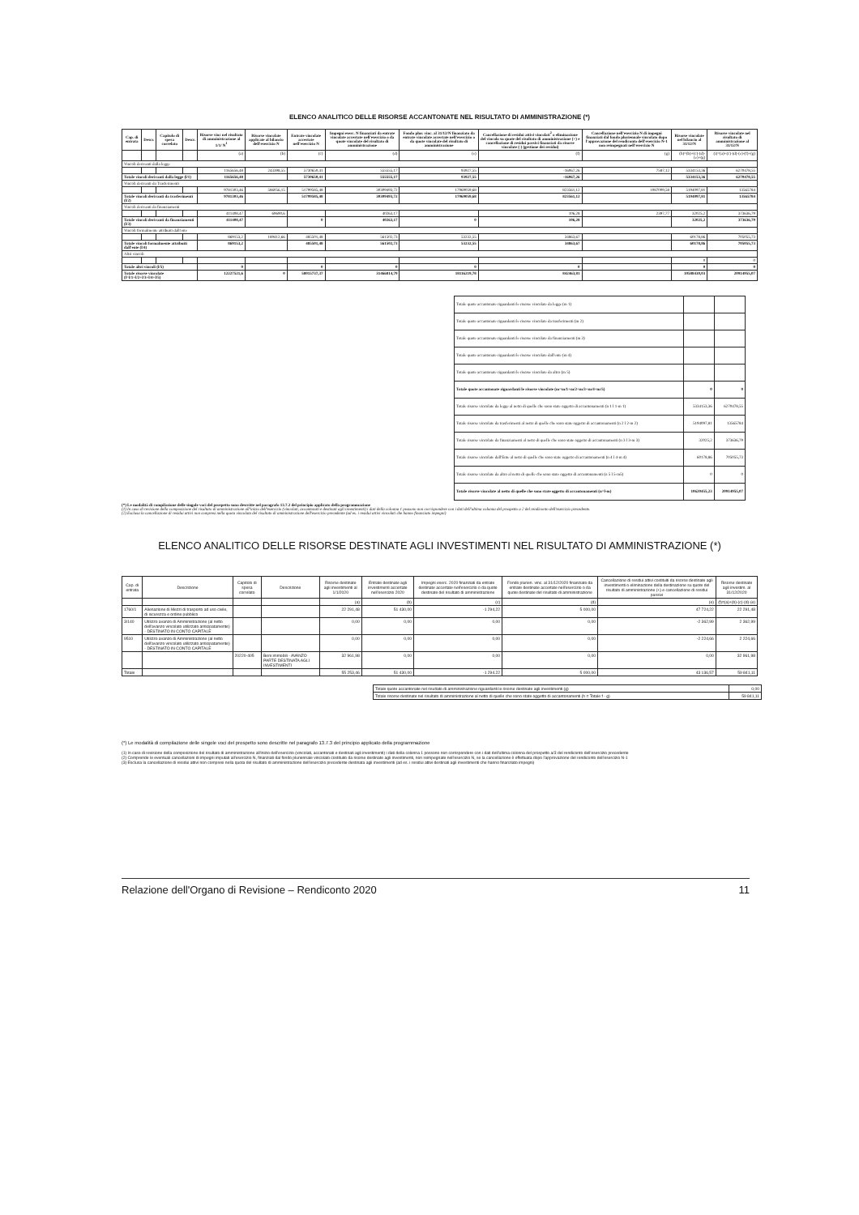ELENCO ANALITICO DELLE RISORSE ACCANTONATE NEL RISULTATO DI AMMINISTRAZIONE (*)
| Cap. di entrata | Descr. | Capitolo di spesa correlato | Descr. | Risorse vinc nel risultato di amministrazione al 1/1/ N<sup>1</sup> | Risorse vincolate applicate al bilancio dell'esercizio N | Entrate vincolate accertate nell'esercizio N | Impegni eserc. N finanziati da entrate vincolate accertate nell'esercizio o da quote vincolate del risultato di amministrazione | Fondo plur. vinc. al 31/12/N finanziato da entrate vincolate accertate nell'esercizio o da quote vincolate del risultato di amministrazione | Cancellazione di residui attivi vincolati<sup>2</sup> o eliminazione del vincolo su quote del risultato di amministrazione (+) e cancellazione di residui passivi finanziati da risorse vincolate (-) (gestione dei residui) | Cancellazione nell'esercizio N di impegni finanziati dal fondo pluriennale vincolato dopo l'approvazione del rendiconto dell'esercizio N-1 non reimpegnati nell'esercizio N | Risorse vincolate nel bilancio al 31/12/N | Risorse vincolate nel risultato di amministrazione al 31/12/N |
| --- | --- | --- | --- | --- | --- | --- | --- | --- | --- | --- | --- | --- |
| | | | | (a) | (b) | (c) | (d) | (e) | (f) | (g) | (h)=(b)+(c)-(d)-(e)+(g) | (i)=(a)+(c)-(d)-(e)-(f)+(g) |
| Vincoli derivanti dalla legge | | | | | | | | | | | | |
| | | | | 1165656,48 | 243398,55 | 5730650,41 | 555555,17 | 93927,55 | -16067,26 | 7587,12 | 5334153,36 | 6270478,55 |
| Totale vincoli derivanti dalla legge (l/1) | | | | 1165656,48 | | 5730650,41 | 555555,17 | 93927,55 | -16067,26 | | 5334153,36 | 6270478,55 |
| Vincoli derivanti da Trasferimenti | | | | | | | | | | | | |
| | | | | 9781303,46 | 586056,15 | 51799585,48 | 30309493,72 | 17969059,68 | 823561,12 | 1087009,58 | 5194097,81 | 13565784 |
| Totale vincoli derivanti da trasferimenti (l/2) | | | | 9781303,46 | | 51799585,48 | 30309493,72 | 17969059,68 | 823561,12 | | 5194097,81 | 13565784 |
| Vincoli derivanti da finanziamenti | | | | | | | | | | | | |
| | | | | 411408,47 | 69690,6 | | 40263,17 | | 106,28 | 2397,77 | 32025,2 | 373636,79 |
| Totale vincoli derivanti da finanziamenti (l/3) | | | | 411408,47 | | 0 | 40263,17 | 0 | 106,28 | | 32025,2 | 373636,79 |
| Vincoli formalmente attribuiti dall'ente | | | | | | | | | | | | |
| | | | | 869153,2 | 189412,66 | 485501,48 | 561502,73 | 53232,55 | 34863,67 | | 60178,86 | 705055,73 |
| Totale vincoli formalmente attribuiti dall'ente (l/4) | | | | 869153,2 | | 485501,48 | 561502,73 | 53232,55 | 34863,67 | | 60178,86 | 705055,73 |
| Altri vincoli | | | | | | | | | | | | |
| | | | | | | | | | | | 0 | 0 |
| Totale altri vincoli (l/5) | | | | 0 | | 0 | 0 | 0 | 0 | | 0 | 0 |
| Totale risorse vincolate (l=l/1+l/2+l/3+l/4+l/5) | | | | 12227521,6 | 0 | 58015737,37 | 31466814,79 | 18116219,78 | 842463,81 | | 10588430,03 | 20914955,07 |
| Totale quote accantonate riguardanti le risorse vincolate da legge (m 1) | | |
| Totale quote accantonate riguardanti le risorse vincolate da trasferimenti (m 2) | | |
| Totale quote accantonate riguardanti le risorse vincolate da finanziamenti (m 3) | | |
| Totale quote accantonate riguardanti le risorse vincolate dall'ente (m 4) | | |
| Totale quote accantonate riguardanti le risorse vincolate da altro (m 5) | | |
| Totale quote accantonate riguardanti le risorse vincolate (m=m/1+m/2+m/3+m/4+m/5) | 0 | 0 |
| Totale risorse vincolate da legge al netto di quelle che sono state oggetto di accantonamenti (n 1 l 1-m 1) | 5334153,36 | 6270478,55 |
| Totale risorse vincolate da trasferimenti al netto di quelle che sono state oggetto di accantonamenti (n 2 l 2-m 2) | 5194097,81 | 13565784 |
| Totale risorse vincolate da finanziamenti al netto di quelle che sono state oggetto di accantonamenti (n 3 l 3-m 3) | 32025,2 | 373636,79 |
| Totale risorse vincolate dall'Ente al netto di quelle che sono state oggetto di accantonamenti (n 4 l 4-m 4) | 60178,86 | 705055,73 |
| Totale risorse vincolate da altro al netto di quelle che sono state oggetto di accantonamenti (n 5 l 5-m5) | 0 | 0 |
| Totale risorse vincolate al netto di quelle che sono state oggetto di accantonamenti (n=l-m) | 10620455,23 | 20914955,07 |
(*) Le modalità di compilazione delle singole voci del prospetto sono descritte nel paragrafo 13.7.2 del principio applicato della programmazione
(1) In caso di revisione della composizione del risultato di amministrazione all'inizio dell'esercizio (vincolati, accantonati e destinati agli investimenti) i dati della colonna 1 possono non corrispondere con i dati dell'ultima colonna del prospetto a 2 del rendiconto dell'esercizio precedente.
(2) Esclusa la cancellazione di residui attivi non compresi nella quota vincolata del risultato di amministrazione dell'esercizio precedente (ad es. i residui attivi vincolati che hanno finanziato impegni)
ELENCO ANALITICO DELLE RISORSE DESTINATE AGLI INVESTIMENTI NEL RISULTATO DI AMMINISTRAZIONE (*)
| Cap. di entrata | Descrizione | Capitolo di spesa correlato | Descrizione | Risorse destinate agli investimenti al 1/1/2020 | Entrate destinate agli investimenti accertate nell'esercizio 2020 | Impegni eserc. 2020 finanziati da entrate destinate accertate nell'esercizio o da quote destinate del risultato di amministrazione | Fondo plurien. vinc. al 31/12/2020 finanziato da entrate destinate accertate nell'esercizio o da quote destinate del risultato di amministrazione | Cancellazione di residui attivi costituiti da risorse destinate agli investimenti o eliminazione della destinazione su quote del risultato di amministrazione (+) e cancellazione di residui passivi | Risorse destinate agli investim. al 31/12/2020 |
| --- | --- | --- | --- | --- | --- | --- | --- | --- | --- |
| | | | | (a) | (b) | (c) | (d) | (e) | (f)=(a)+(b)-(c)-(d)-(e) |
| 1760/1 | Alienazione di Mezzi di trasporto ad uso civile, di sicurezza e ordine pubblico | | | 22 291,48 | 51 430,00 | -1 294,22 | 5 000,00 | 47 724,22 | 22 291,48 |
| 3/140 | Utilizzo avanzo di Amministrazione (al netto dell'avanzo vincolato utilizzato anticipatamente) - DESTINATO IN CONTO CAPITALE | | | 0,00 | 0,00 | 0,00 | 0,00 | -2 362,99 | 2 362,99 |
| 9510 | Utilizzo avanzo di Amministrazione (al netto dell'avanzo vincolato utilizzato anticipatamente) - DESTINATO IN CONTO CAPITALE | | | 0,00 | 0,00 | 0,00 | 0,00 | -2 224,66 | 2 224,66 |
| | | 20220-405 | Beni immobili - AVANZO PARTE DESTINATA AGLI INVESTIMENTI | 32 961,98 | 0,00 | 0,00 | 0,00 | 0,00 | 32 961,98 |
| Totale | | | | 55 253,46 | 51 430,00 | -1 294,22 | 5 000,00 | 43 136,57 | 59 841,11 |
| Totale quote accantonate nel risultato di amministrazione riguardanti le risorse destinate agli investimenti (g) | 0,00 |
| Totale risorse destinate nel risultato di amministrazione al netto di quelle che sono state oggetto di accantonamenti (h = Totale f - g) | 59 841,11 |
(*) Le modalità di compilazione delle singole voci del prospetto sono descritte nel paragrafo 13.7.3 del principio applicato della programmazione
(1) In caso di revisione della composizione del risultato di amministrazione all'inizio dell'esercizio (vincolati, accantonati e destinati agli investimenti) i dati della colonna 1 possono non corrispondere con i dati dell'ultima colonna del prospetto a/3 del rendiconto dell'esercizio precedente
(2) Comprende le eventuali cancellazioni di impegni imputati all'esercizio N, finanziati dal fondo pluriennale vincolato costituito da risorse destinate agli investimenti, non reimpegnate nell'esercizio N, se la cancellazione è effettuata dopo l'approvazione del rendiconto dell'esercizio N-1
(3) Esclusa la cancellazione di residui attivi non compresi nella quota del risultato di amministrazione dell'esercizio precedente destinata agli investimenti (ad es. i residui attivi destinati agli investimenti che hanno finanziato impegni)
Relazione dell'Organo di Revisione – Rendiconto 2020 11